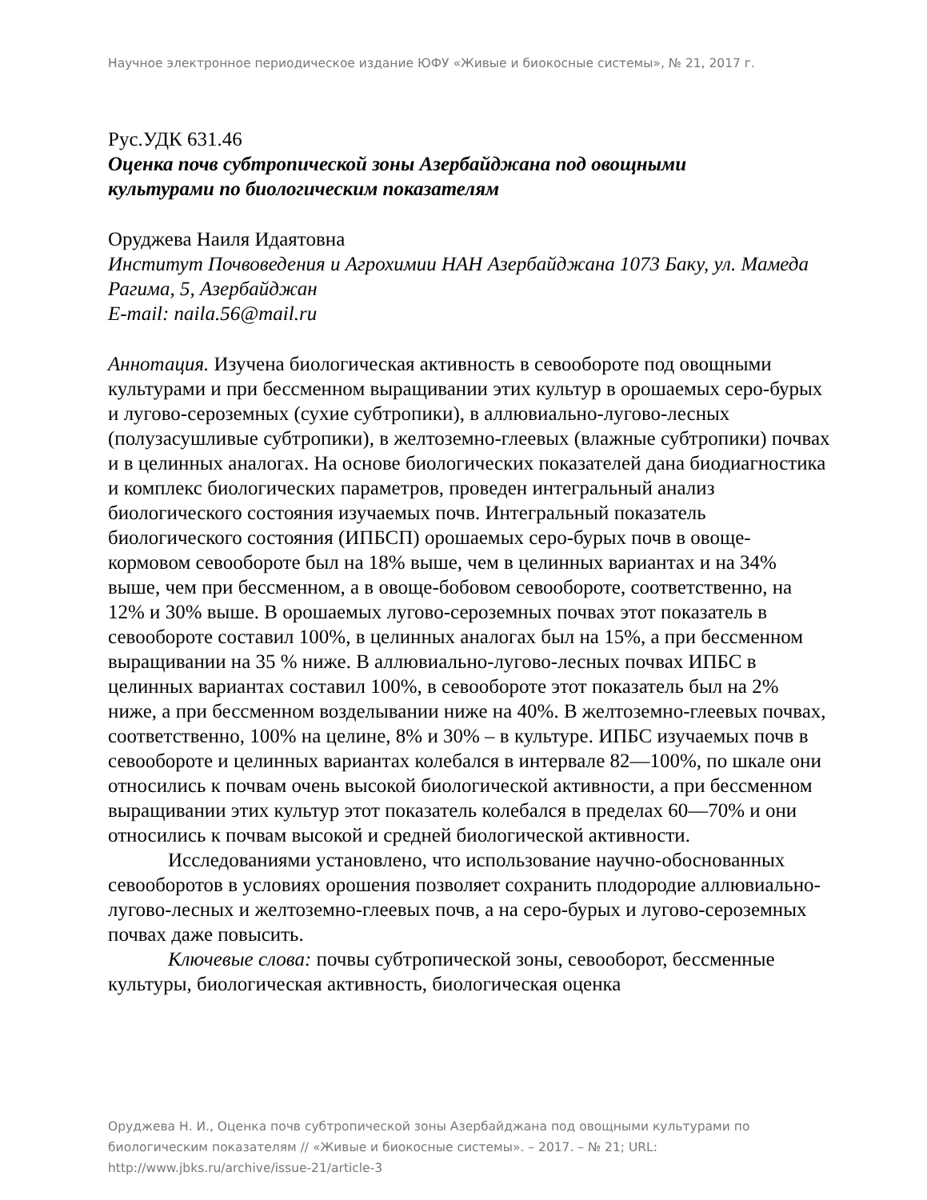Научное электронное периодическое издание ЮФУ «Живые и биокосные системы», № 21, 2017 г.
Рус.УДК 631.46
Оценка почв субтропической зоны Азербайджана под овощными
культурами по биологическим показателям
Оруджева Наиля Идаятовна
Институт Почвоведения и Агрохимии НАН Азербайджана 1073 Баку, ул. Мамеда Рагима, 5, Азербайджан
E-mail: naila.56@mail.ru
Аннотация. Изучена биологическая активность в севообороте под овощными культурами и при бессменном выращивании этих культур в орошаемых серо-бурых и лугово-сероземных (сухие субтропики), в аллювиально-лугово-лесных (полузасушливые субтропики), в желтоземно-глеевых (влажные субтропики) почвах и в целинных аналогах. На основе биологических показателей дана биодиагностика и комплекс биологических параметров, проведен интегральный анализ биологического состояния изучаемых почв. Интегральный показатель биологического состояния (ИПБСП) орошаемых серо-бурых почв в овоще-кормовом севообороте был на 18% выше, чем в целинных вариантах и на 34% выше, чем при бессменном, а в овоще-бобовом севообороте, соответственно, на 12% и 30% выше. В орошаемых лугово-сероземных почвах этот показатель в севообороте составил 100%, в целинных аналогах был на 15%, а при бессменном выращивании на 35 % ниже. В аллювиально-лугово-лесных почвах ИПБС в целинных вариантах составил 100%, в севообороте этот показатель был на 2% ниже, а при бессменном возделывании ниже на 40%. В желтоземно-глеевых почвах, соответственно, 100% на целине, 8% и 30% – в культуре. ИПБС изучаемых почв в севообороте и целинных вариантах колебался в интервале 82—100%, по шкале они относились к почвам очень высокой биологической активности, а при бессменном выращивании этих культур этот показатель колебался в пределах 60—70% и они относились к почвам высокой и средней биологической активности.
Исследованиями установлено, что использование научно-обоснованных севооборотов в условиях орошения позволяет сохранить плодородие аллювиально-лугово-лесных и желтоземно-глеевых почв, а на серо-бурых и лугово-сероземных почвах даже повысить.
Ключевые слова: почвы субтропической зоны, севооборот, бессменные культуры, биологическая активность, биологическая оценка
Оруджева Н. И., Оценка почв субтропической зоны Азербайджана под овощными культурами по биологическим показателям // «Живые и биокосные системы». – 2017. – № 21; URL: http://www.jbks.ru/archive/issue-21/article-3